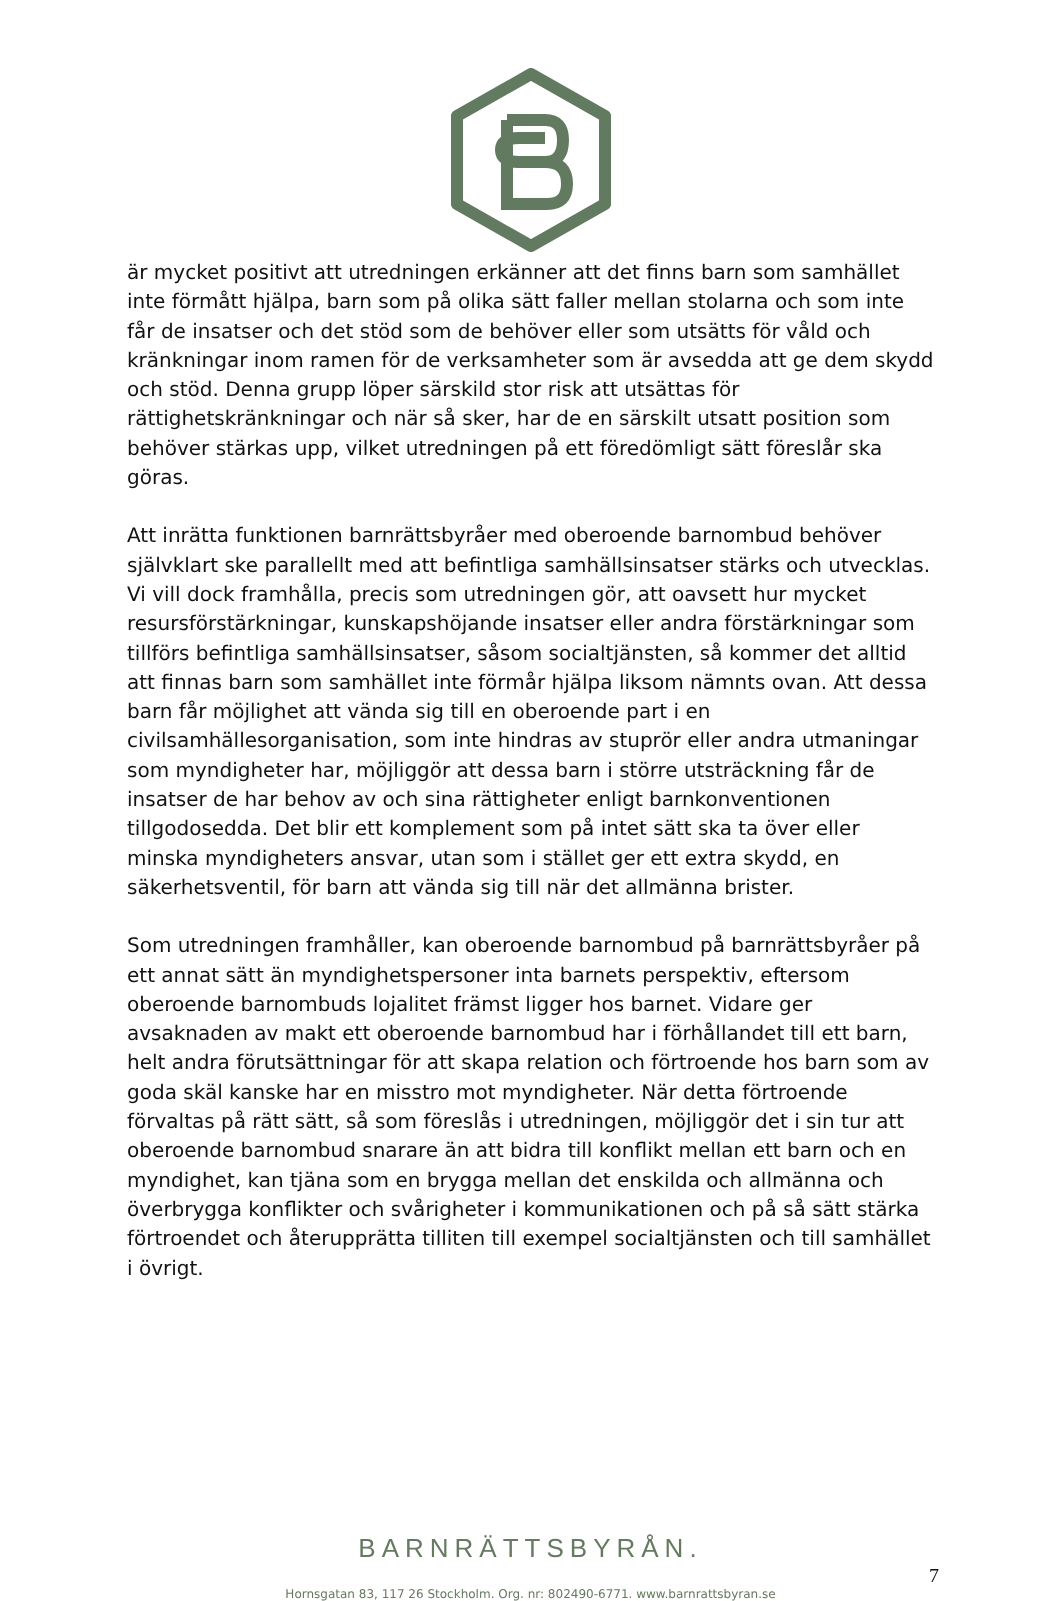är mycket positivt att utredningen erkänner att det finns barn som samhället inte förmått hjälpa, barn som på olika sätt faller mellan stolarna och som inte får de insatser och det stöd som de behöver eller som utsätts för våld och kränkningar inom ramen för de verksamheter som är avsedda att ge dem skydd och stöd. Denna grupp löper särskild stor risk att utsättas för rättighetskränkningar och när så sker, har de en särskilt utsatt position som behöver stärkas upp, vilket utredningen på ett föredömligt sätt föreslår ska göras.
Att inrätta funktionen barnrättsbyråer med oberoende barnombud behöver självklart ske parallellt med att befintliga samhällsinsatser stärks och utvecklas. Vi vill dock framhålla, precis som utredningen gör, att oavsett hur mycket resursförstärkningar, kunskapshöjande insatser eller andra förstärkningar som tillförs befintliga samhällsinsatser, såsom socialtjänsten, så kommer det alltid att finnas barn som samhället inte förmår hjälpa liksom nämnts ovan. Att dessa barn får möjlighet att vända sig till en oberoende part i en civilsamhällesorganisation, som inte hindras av stuprör eller andra utmaningar som myndigheter har, möjliggör att dessa barn i större utsträckning får de insatser de har behov av och sina rättigheter enligt barnkonventionen tillgodosedda. Det blir ett komplement som på intet sätt ska ta över eller minska myndigheters ansvar, utan som i stället ger ett extra skydd, en säkerhetsventil, för barn att vända sig till när det allmänna brister.
Som utredningen framhåller, kan oberoende barnombud på barnrättsbyråer på ett annat sätt än myndighetspersoner inta barnets perspektiv, eftersom oberoende barnombuds lojalitet främst ligger hos barnet. Vidare ger avsaknaden av makt ett oberoende barnombud har i förhållandet till ett barn, helt andra förutsättningar för att skapa relation och förtroende hos barn som av goda skäl kanske har en misstro mot myndigheter. När detta förtroende förvaltas på rätt sätt, så som föreslås i utredningen, möjliggör det i sin tur att oberoende barnombud snarare än att bidra till konflikt mellan ett barn och en myndighet, kan tjäna som en brygga mellan det enskilda och allmänna och överbrygga konflikter och svårigheter i kommunikationen och på så sätt stärka förtroendet och återupprätta tilliten till exempel socialtjänsten och till samhället i övrigt.
BARNRÄTTSBYRÅN.
7
Hornsgatan 83, 117 26 Stockholm. Org. nr: 802490-6771. www.barnrattsbyran.se